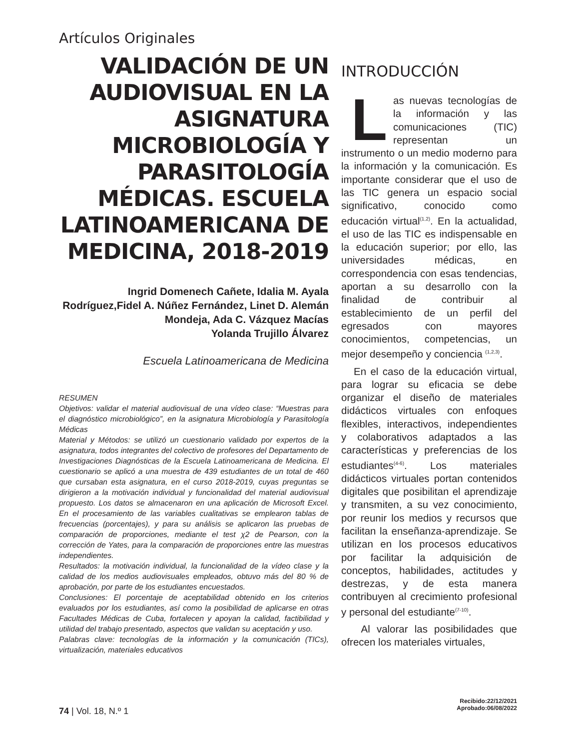Artículos Originales
VALIDACIÓN DE UN AUDIOVISUAL EN LA ASIGNATURA MICROBIOLOGÍA Y PARASITOLOGÍA MÉDICAS. ESCUELA LATINOAMERICANA DE MEDICINA, 2018-2019
Ingrid Domenech Cañete, Idalia M. Ayala Rodríguez,Fidel A. Núñez Fernández, Linet D. Alemán Mondeja, Ada C. Vázquez Macías
Yolanda Trujillo Álvarez
Escuela Latinoamericana de Medicina
RESUMEN
Objetivos: validar el material audiovisual de una vídeo clase: “Muestras para el diagnóstico microbiológico”, en la asignatura Microbiología y Parasitología Médicas
Material y Métodos: se utilizó un cuestionario validado por expertos de la asignatura, todos integrantes del colectivo de profesores del Departamento de Investigaciones Diagnósticas de la Escuela Latinoamericana de Medicina. El cuestionario se aplicó a una muestra de 439 estudiantes de un total de 460 que cursaban esta asignatura, en el curso 2018-2019, cuyas preguntas se dirigieron a la motivación individual y funcionalidad del material audiovisual propuesto. Los datos se almacenaron en una aplicación de Microsoft Excel. En el procesamiento de las variables cualitativas se emplearon tablas de frecuencias (porcentajes), y para su análisis se aplicaron las pruebas de comparación de proporciones, mediante el test χ2 de Pearson, con la corrección de Yates, para la comparación de proporciones entre las muestras independientes.
Resultados: la motivación individual, la funcionalidad de la vídeo clase y la calidad de los medios audiovisuales empleados, obtuvo más del 80 % de aprobación, por parte de los estudiantes encuestados.
Conclusiones: El porcentaje de aceptabilidad obtenido en los criterios evaluados por los estudiantes, así como la posibilidad de aplicarse en otras Facultades Médicas de Cuba, fortalecen y apoyan la calidad, factibilidad y utilidad del trabajo presentado, aspectos que validan su aceptación y uso.
Palabras clave: tecnologías de la información y la comunicación (TICs), virtualización, materiales educativos
INTRODUCCIÓN
Las nuevas tecnologías de la información y las comunicaciones (TIC) representan un instrumento o un medio moderno para la información y la comunicación. Es importante considerar que el uso de las TIC genera un espacio social significativo, conocido como educación virtual<sup>(1,2)</sup>. En la actualidad, el uso de las TIC es indispensable en la educación superior; por ello, las universidades médicas, en correspondencia con esas tendencias, aportan a su desarrollo con la finalidad de contribuir al establecimiento de un perfil del egresados con mayores conocimientos, competencias, un mejor desempeño y conciencia <sup>(1,2,3)</sup>.
En el caso de la educación virtual, para lograr su eficacia se debe organizar el diseño de materiales didácticos virtuales con enfoques flexibles, interactivos, independientes y colaborativos adaptados a las características y preferencias de los estudiantes<sup>(4-6)</sup>. Los materiales didácticos virtuales portan contenidos digitales que posibilitan el aprendizaje y transmiten, a su vez conocimiento, por reunir los medios y recursos que facilitan la enseñanza-aprendizaje. Se utilizan en los procesos educativos por facilitar la adquisición de conceptos, habilidades, actitudes y destrezas, y de esta manera contribuyen al crecimiento profesional y personal del estudiante<sup>(7-10)</sup>.
Al valorar las posibilidades que ofrecen los materiales virtuales,
Recibido:22/12/2021
Aprobado:06/08/2022
74 | Vol. 18, N.º 1